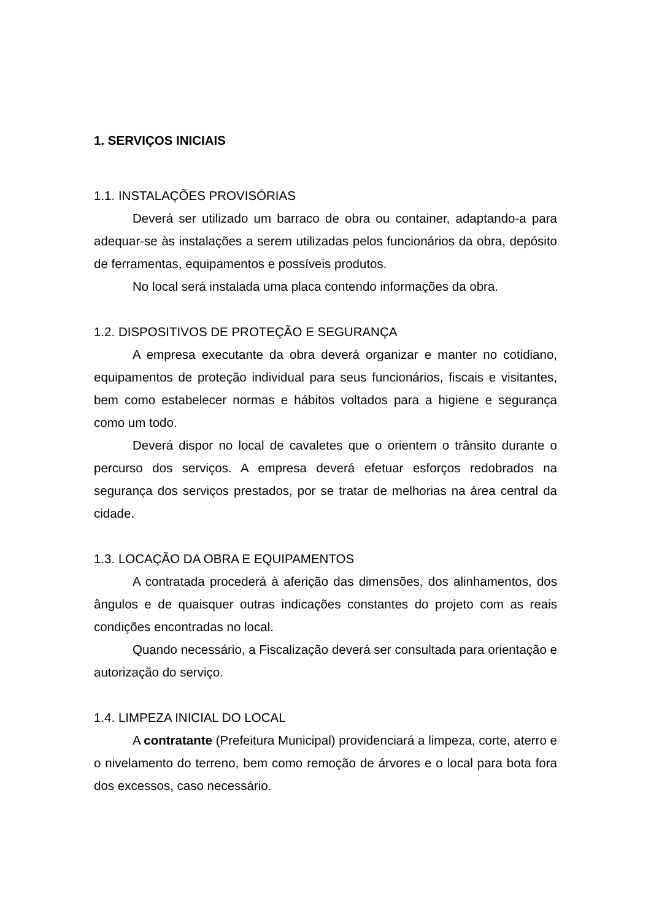1. SERVIÇOS INICIAIS
1.1. INSTALAÇÕES PROVISÓRIAS
Deverá ser utilizado um barraco de obra ou container, adaptando-a para adequar-se às instalações a serem utilizadas pelos funcionários da obra, depósito de ferramentas, equipamentos e possíveis produtos.
No local será instalada uma placa contendo informações da obra.
1.2. DISPOSITIVOS DE PROTEÇÃO E SEGURANÇA
A empresa executante da obra deverá organizar e manter no cotidiano, equipamentos de proteção individual para seus funcionários, fiscais e visitantes, bem como estabelecer normas e hábitos voltados para a higiene e segurança como um todo.
Deverá dispor no local de cavaletes que o orientem o trânsito durante o percurso dos serviços. A empresa deverá efetuar esforços redobrados na segurança dos serviços prestados, por se tratar de melhorias na área central da cidade.
1.3. LOCAÇÃO DA OBRA E EQUIPAMENTOS
A contratada procederá à aferição das dimensões, dos alinhamentos, dos ângulos e de quaisquer outras indicações constantes do projeto com as reais condições encontradas no local.
Quando necessário, a Fiscalização deverá ser consultada para orientação e autorização do serviço.
1.4. LIMPEZA INICIAL DO LOCAL
A contratante (Prefeitura Municipal) providenciará a limpeza, corte, aterro e o nivelamento do terreno, bem como remoção de árvores e o local para bota fora dos excessos, caso necessário.